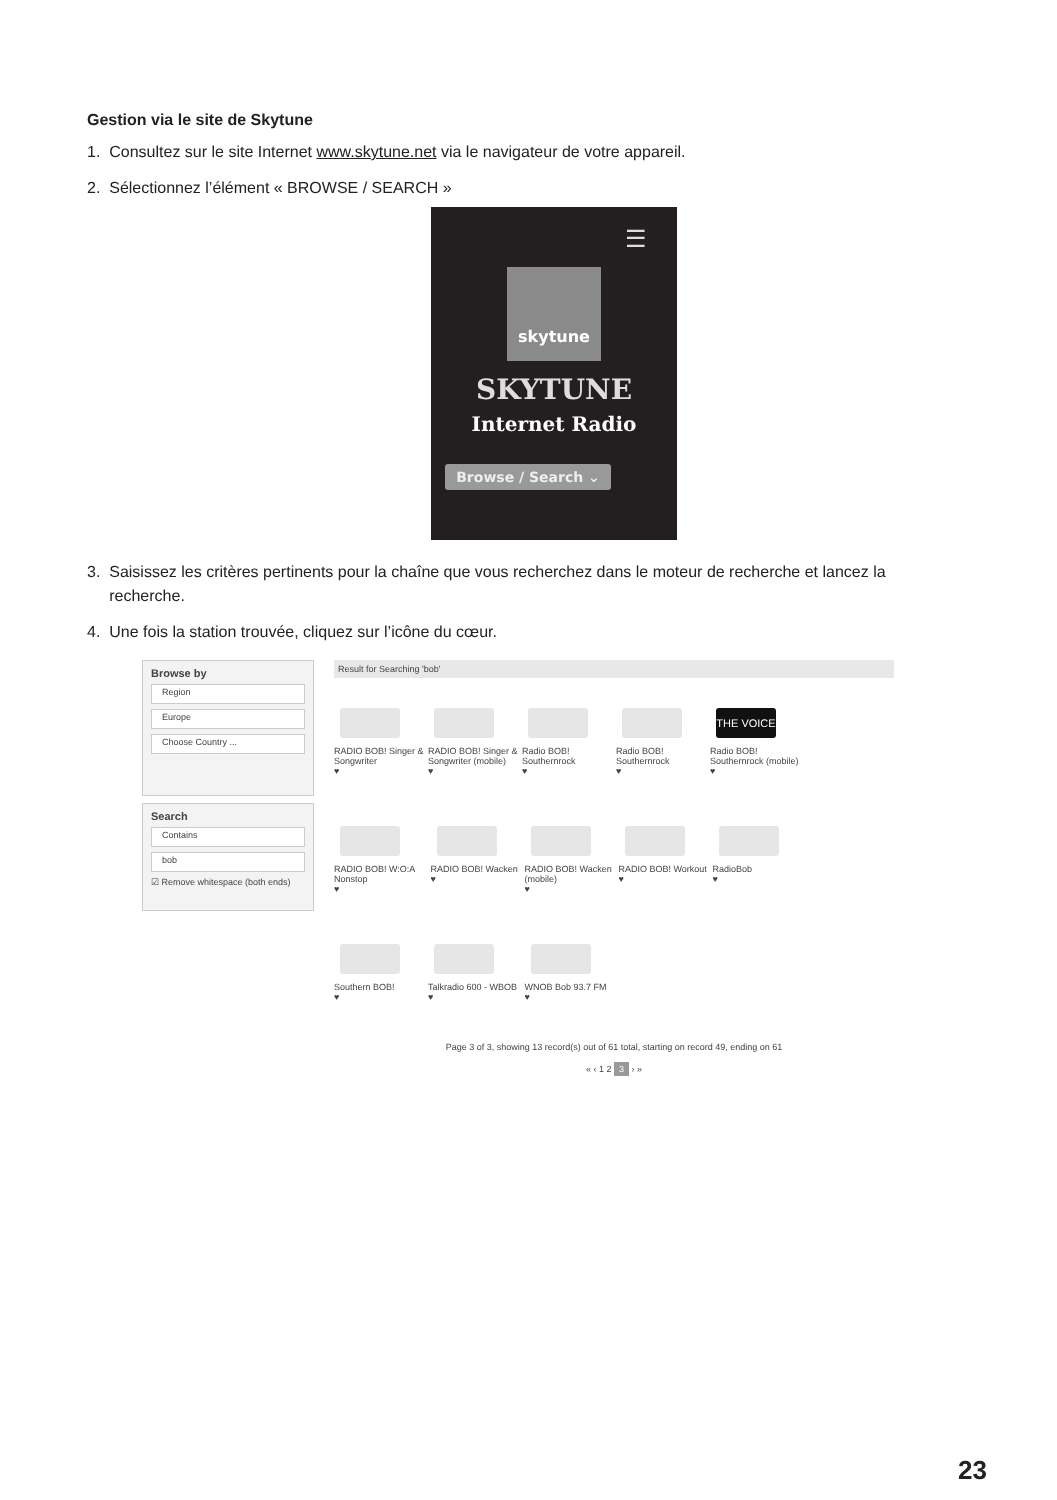Gestion via le site de Skytune
1. Consultez sur le site Internet www.skytune.net via le navigateur de votre appareil.
2. Sélectionnez l’élément « BROWSE / SEARCH »
☰
skytune
SKYTUNE
Internet Radio
Browse / Search ⌄
3. Saisissez les critères pertinents pour la chaîne que vous recherchez dans le moteur de recherche et lancez la recherche.
4. Une fois la station trouvée, cliquez sur l’icône du cœur.
Browse by
Region
Europe
Choose Country ...
Search
Contains
bob
☑ Remove whitespace (both ends)
Result for Searching 'bob'
RADIO BOB! Singer & Songwriter
♥
RADIO BOB! Singer & Songwriter (mobile)
♥
Radio BOB! Southernrock
♥
Radio BOB! Southernrock
♥
THE VOICE
Radio BOB! Southernrock (mobile)
♥
RADIO BOB! W:O:A Nonstop
♥
RADIO BOB! Wacken
♥
RADIO BOB! Wacken (mobile)
♥
RADIO BOB! Workout
♥
RadioBob
♥
Southern BOB!
♥
Talkradio 600 - WBOB
♥
WNOB Bob 93.7 FM
♥
Page 3 of 3, showing 13 record(s) out of 61 total, starting on record 49, ending on 61
« ‹ 1 2 3 › »
23